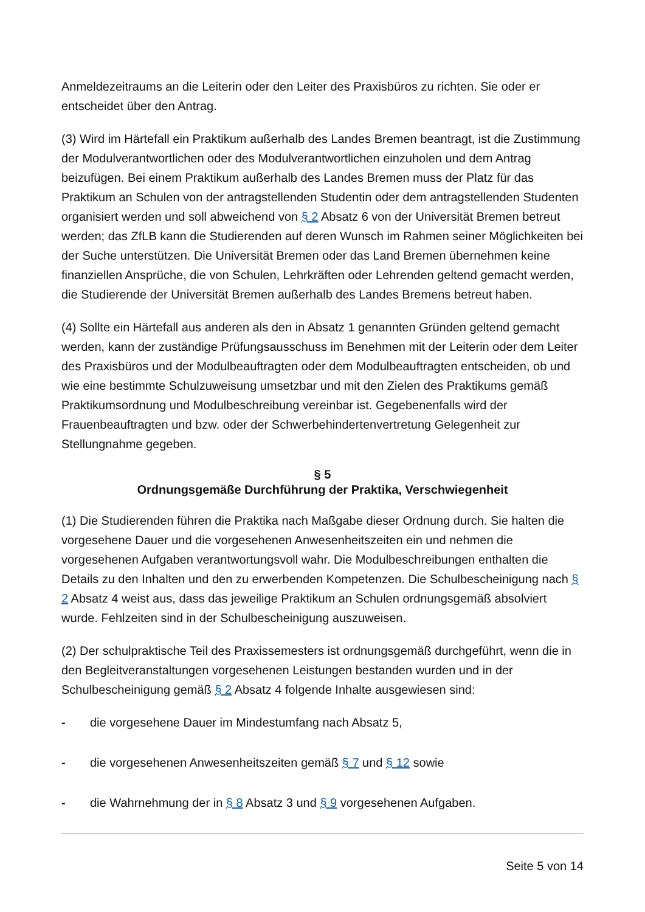Anmeldezeitraums an die Leiterin oder den Leiter des Praxisbüros zu richten. Sie oder er entscheidet über den Antrag.
(3) Wird im Härtefall ein Praktikum außerhalb des Landes Bremen beantragt, ist die Zustimmung der Modulverantwortlichen oder des Modulverantwortlichen einzuholen und dem Antrag beizufügen. Bei einem Praktikum außerhalb des Landes Bremen muss der Platz für das Praktikum an Schulen von der antragstellenden Studentin oder dem antragstellenden Studenten organisiert werden und soll abweichend von § 2 Absatz 6 von der Universität Bremen betreut werden; das ZfLB kann die Studierenden auf deren Wunsch im Rahmen seiner Möglichkeiten bei der Suche unterstützen. Die Universität Bremen oder das Land Bremen übernehmen keine finanziellen Ansprüche, die von Schulen, Lehrkräften oder Lehrenden geltend gemacht werden, die Studierende der Universität Bremen außerhalb des Landes Bremens betreut haben.
(4) Sollte ein Härtefall aus anderen als den in Absatz 1 genannten Gründen geltend gemacht werden, kann der zuständige Prüfungsausschuss im Benehmen mit der Leiterin oder dem Leiter des Praxisbüros und der Modulbeauftragten oder dem Modulbeauftragten entscheiden, ob und wie eine bestimmte Schulzuweisung umsetzbar und mit den Zielen des Praktikums gemäß Praktikumsordnung und Modulbeschreibung vereinbar ist. Gegebenenfalls wird der Frauenbeauftragten und bzw. oder der Schwerbehindertenvertretung Gelegenheit zur Stellungnahme gegeben.
§ 5
Ordnungsgemäße Durchführung der Praktika, Verschwiegenheit
(1) Die Studierenden führen die Praktika nach Maßgabe dieser Ordnung durch. Sie halten die vorgesehene Dauer und die vorgesehenen Anwesenheitszeiten ein und nehmen die vorgesehenen Aufgaben verantwortungsvoll wahr. Die Modulbeschreibungen enthalten die Details zu den Inhalten und den zu erwerbenden Kompetenzen. Die Schulbescheinigung nach § 2 Absatz 4 weist aus, dass das jeweilige Praktikum an Schulen ordnungsgemäß absolviert wurde. Fehlzeiten sind in der Schulbescheinigung auszuweisen.
(2) Der schulpraktische Teil des Praxissemesters ist ordnungsgemäß durchgeführt, wenn die in den Begleitveranstaltungen vorgesehenen Leistungen bestanden wurden und in der Schulbescheinigung gemäß § 2 Absatz 4 folgende Inhalte ausgewiesen sind:
- die vorgesehene Dauer im Mindestumfang nach Absatz 5,
- die vorgesehenen Anwesenheitszeiten gemäß § 7 und § 12 sowie
- die Wahrnehmung der in § 8 Absatz 3 und § 9 vorgesehenen Aufgaben.
Seite 5 von 14